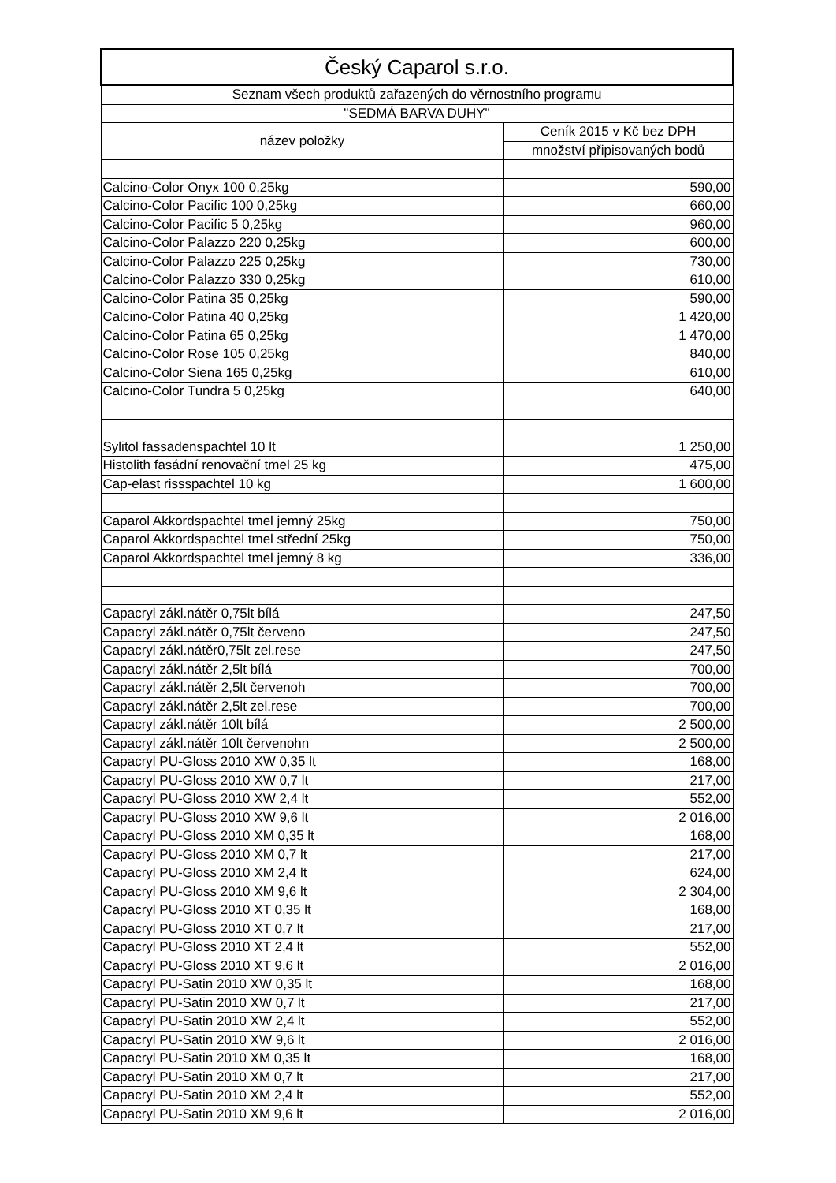| Český Caparol s.r.o. | |
| --- | --- |
| Seznam všech produktů zařazených do věrnostního programu | |
| "SEDMÁ BARVA DUHY" | |
| název položky | Ceník 2015 v Kč bez DPH |
| | množství připisovaných bodů |
| Calcino-Color Onyx 100 0,25kg | 590,00 |
| Calcino-Color Pacific 100 0,25kg | 660,00 |
| Calcino-Color Pacific 5 0,25kg | 960,00 |
| Calcino-Color Palazzo 220 0,25kg | 600,00 |
| Calcino-Color Palazzo 225 0,25kg | 730,00 |
| Calcino-Color Palazzo 330 0,25kg | 610,00 |
| Calcino-Color Patina 35 0,25kg | 590,00 |
| Calcino-Color Patina 40 0,25kg | 1 420,00 |
| Calcino-Color Patina 65 0,25kg | 1 470,00 |
| Calcino-Color Rose 105 0,25kg | 840,00 |
| Calcino-Color Siena 165 0,25kg | 610,00 |
| Calcino-Color Tundra 5 0,25kg | 640,00 |
| Sylitol fassadenspachtel 10 lt | 1 250,00 |
| Histolith fasádní renovační tmel 25 kg | 475,00 |
| Cap-elast rissspachtel 10 kg | 1 600,00 |
| Caparol Akkordspachtel tmel jemný 25kg | 750,00 |
| Caparol Akkordspachtel tmel střední 25kg | 750,00 |
| Caparol Akkordspachtel tmel jemný 8 kg | 336,00 |
| Capacryl zákl.nátěr 0,75lt bílá | 247,50 |
| Capacryl zákl.nátěr 0,75lt červeno | 247,50 |
| Capacryl zákl.nátěr0,75lt zel.rese | 247,50 |
| Capacryl zákl.nátěr 2,5lt bílá | 700,00 |
| Capacryl zákl.nátěr 2,5lt červenoh | 700,00 |
| Capacryl zákl.nátěr 2,5lt zel.rese | 700,00 |
| Capacryl zákl.nátěr 10lt bílá | 2 500,00 |
| Capacryl zákl.nátěr 10lt červenohn | 2 500,00 |
| Capacryl PU-Gloss 2010 XW 0,35 lt | 168,00 |
| Capacryl PU-Gloss 2010 XW 0,7 lt | 217,00 |
| Capacryl PU-Gloss 2010 XW 2,4 lt | 552,00 |
| Capacryl PU-Gloss 2010 XW 9,6 lt | 2 016,00 |
| Capacryl PU-Gloss 2010 XM 0,35 lt | 168,00 |
| Capacryl PU-Gloss 2010 XM 0,7 lt | 217,00 |
| Capacryl PU-Gloss 2010 XM 2,4 lt | 624,00 |
| Capacryl PU-Gloss 2010 XM 9,6 lt | 2 304,00 |
| Capacryl PU-Gloss 2010 XT 0,35 lt | 168,00 |
| Capacryl PU-Gloss 2010 XT 0,7 lt | 217,00 |
| Capacryl PU-Gloss 2010 XT 2,4 lt | 552,00 |
| Capacryl PU-Gloss 2010 XT 9,6 lt | 2 016,00 |
| Capacryl PU-Satin 2010 XW 0,35 lt | 168,00 |
| Capacryl PU-Satin 2010 XW 0,7 lt | 217,00 |
| Capacryl PU-Satin 2010 XW 2,4 lt | 552,00 |
| Capacryl PU-Satin 2010 XW 9,6 lt | 2 016,00 |
| Capacryl PU-Satin 2010 XM 0,35 lt | 168,00 |
| Capacryl PU-Satin 2010 XM 0,7 lt | 217,00 |
| Capacryl PU-Satin 2010 XM 2,4 lt | 552,00 |
| Capacryl PU-Satin 2010 XM 9,6 lt | 2 016,00 |